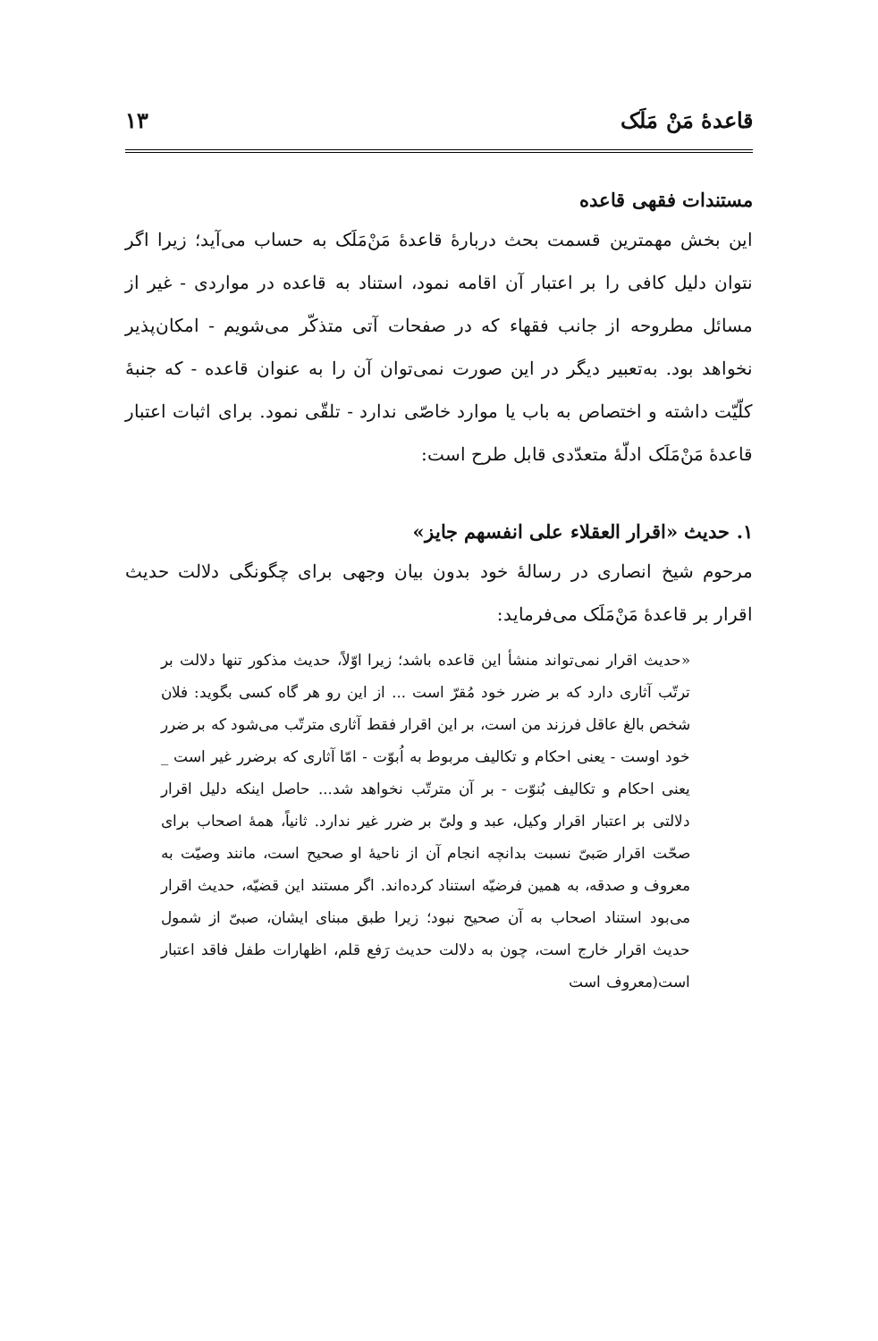قاعدهٔ مَنْ مَلَک ۱۳
مستندات فقهی قاعده
این بخش مهمترین قسمت بحث دربارهٔ قاعدهٔ مَنْ‌مَلَک به حساب می‌آید؛ زیرا اگر نتوان دلیل کافی را بر اعتبار آن اقامه نمود، استناد به قاعده در مواردی - غیر از مسائل مطروحه از جانب فقهاء که در صفحات آتی متذکّر می‌شویم - امکان‌پذیر نخواهد بود. به‌تعبیر دیگر در این صورت نمی‌توان آن را به عنوان قاعده - که جنبهٔ کلّیّت داشته و اختصاص به باب یا موارد خاصّی ندارد - تلقّی نمود. برای اثبات اعتبار قاعدهٔ مَنْ‌مَلَک ادلّهٔ متعدّدی قابل طرح است:
۱. حدیث «اقرار العقلاء علی انفسهم جایز»
مرحوم شیخ انصاری در رسالهٔ خود بدون بیان وجهی برای چگونگی دلالت حدیث اقرار بر قاعدهٔ مَنْ‌مَلَک می‌فرماید:
«حدیث اقرار نمی‌تواند منشأ این قاعده باشد؛ زیرا اوّلاً، حدیث مذکور تنها دلالت بر ترتّب آثاری دارد که بر ضرر خود مُقرّ است ... از این رو هر گاه کسی بگوید: فلان شخص بالغ عاقل فرزند من است، بر این اقرار فقط آثاری مترتّب می‌شود که بر ضرر خود اوست - یعنی احکام و تکالیف مربوط به اُبوّت - امّا آثاری که برضرر غیر است _ یعنی احکام و تکالیف بُنوّت - بر آن مترتّب نخواهد شد... حاصل اینکه دلیل اقرار دلالتی بر اعتبار اقرار وکیل، عبد و ولیّ بر ضرر غیر ندارد. ثانیاً، همهٔ اصحاب برای صحّت اقرار صَبیّ نسبت بدانچه انجام آن از ناحیهٔ او صحیح است، مانند وصیّت به معروف و صدقه، به همین فرضیّه استناد کرده‌اند. اگر مستند این قضیّه، حدیث اقرار می‌بود استناد اصحاب به آن صحیح نبود؛ زیرا طبق مبنای ایشان، صبیّ از شمول حدیث اقرار خارج است، چون به دلالت حدیث رَفع قلم، اظهارات طفل فاقد اعتبار است(معروف است